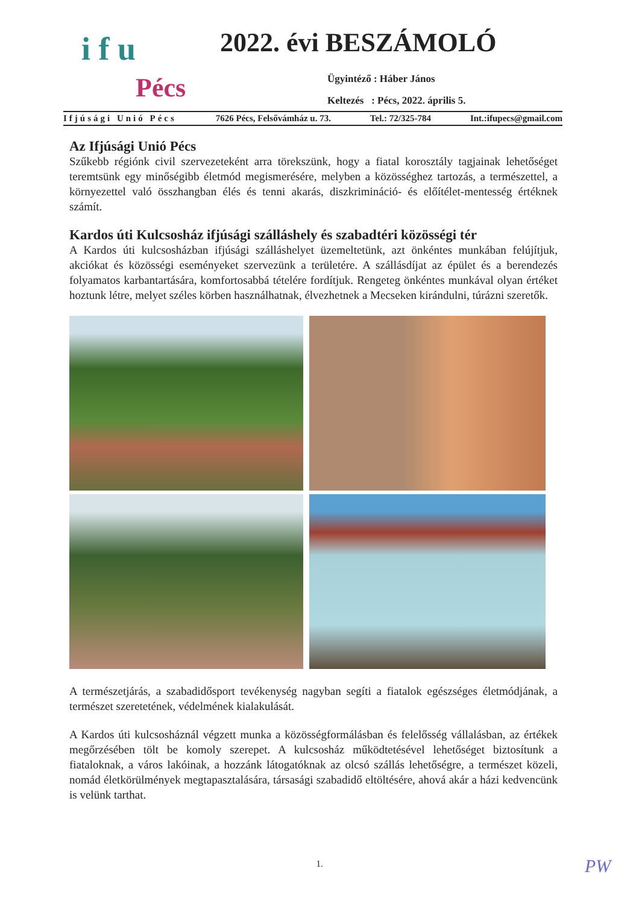i f u
Pécs
2022. évi BESZÁMOLÓ
Ügyintéző : Háber János
Keltezés : Pécs, 2022. április 5.
Ifjúsági Unió Pécs 7626 Pécs, Felsővámház u. 73. Tel.: 72/325-784 Int.:ifupecs@gmail.com
Az Ifjúsági Unió Pécs
Szűkebb régiónk civil szervezeteként arra törekszünk, hogy a fiatal korosztály tagjainak lehetőséget teremtsünk egy minőségibb életmód megismerésére, melyben a közösséghez tartozás, a természettel, a környezettel való összhangban élés és tenni akarás, diszkrimináció- és előítélet-mentesség értéknek számít.
Kardos úti Kulcsosház ifjúsági szálláshely és szabadtéri közösségi tér
A Kardos úti kulcsosházban ifjúsági szálláshelyet üzemeltetünk, azt önkéntes munkában felújítjuk, akciókat és közösségi eseményeket szervezünk a területére. A szállásdíjat az épület és a berendezés folyamatos karbantartására, komfortosabbá tételére fordítjuk. Rengeteg önkéntes munkával olyan értéket hoztunk létre, melyet széles körben használhatnak, élvezhetnek a Mecseken kirándulni, túrázni szeretők.
A természetjárás, a szabadidősport tevékenység nagyban segíti a fiatalok egészséges életmódjának, a természet szeretetének, védelmének kialakulását.
A Kardos úti kulcsosháznál végzett munka a közösségformálásban és felelősség vállalásban, az értékek megőrzésében tölt be komoly szerepet. A kulcsosház működtetésével lehetőséget biztosítunk a fiataloknak, a város lakóinak, a hozzánk látogatóknak az olcsó szállás lehetőségre, a természet közeli, nomád életkörülmények megtapasztalására, társasági szabadidő eltöltésére, ahová akár a házi kedvencünk is velünk tarthat.
1. PW